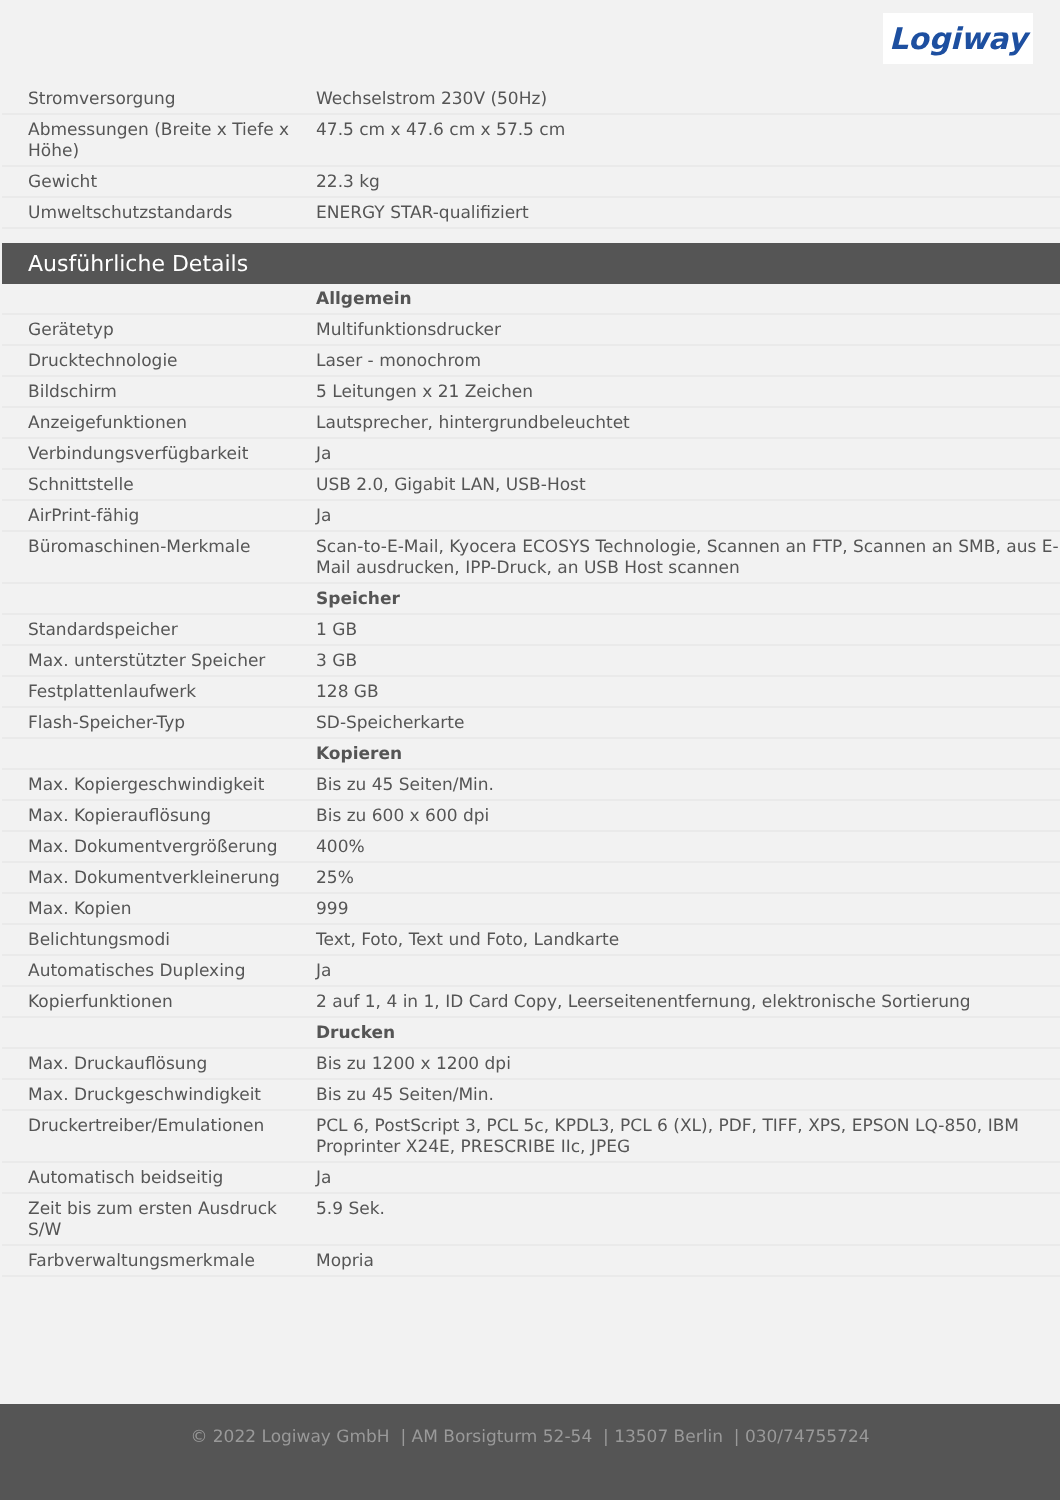Logiway
| Stromversorgung | Wechselstrom 230V (50Hz) |
| Abmessungen (Breite x Tiefe x Höhe) | 47.5 cm x 47.6 cm x 57.5 cm |
| Gewicht | 22.3 kg |
| Umweltschutzstandards | ENERGY STAR-qualifiziert |
Ausführliche Details
| | Allgemein |
| Gerätetyp | Multifunktionsdrucker |
| Drucktechnologie | Laser - monochrom |
| Bildschirm | 5 Leitungen x 21 Zeichen |
| Anzeigefunktionen | Lautsprecher, hintergrundbeleuchtet |
| Verbindungsverfügbarkeit | Ja |
| Schnittstelle | USB 2.0, Gigabit LAN, USB-Host |
| AirPrint-fähig | Ja |
| Büromaschinen-Merkmale | Scan-to-E-Mail, Kyocera ECOSYS Technologie, Scannen an FTP, Scannen an SMB, aus E-Mail ausdrucken, IPP-Druck, an USB Host scannen |
| | Speicher |
| Standardspeicher | 1 GB |
| Max. unterstützter Speicher | 3 GB |
| Festplattenlaufwerk | 128 GB |
| Flash-Speicher-Typ | SD-Speicherkarte |
| | Kopieren |
| Max. Kopiergeschwindigkeit | Bis zu 45 Seiten/Min. |
| Max. Kopierauflösung | Bis zu 600 x 600 dpi |
| Max. Dokumentvergrößerung | 400% |
| Max. Dokumentverkleinerung | 25% |
| Max. Kopien | 999 |
| Belichtungsmodi | Text, Foto, Text und Foto, Landkarte |
| Automatisches Duplexing | Ja |
| Kopierfunktionen | 2 auf 1, 4 in 1, ID Card Copy, Leerseitenentfernung, elektronische Sortierung |
| | Drucken |
| Max. Druckauflösung | Bis zu 1200 x 1200 dpi |
| Max. Druckgeschwindigkeit | Bis zu 45 Seiten/Min. |
| Druckertreiber/Emulationen | PCL 6, PostScript 3, PCL 5c, KPDL3, PCL 6 (XL), PDF, TIFF, XPS, EPSON LQ-850, IBM Proprinter X24E, PRESCRIBE IIc, JPEG |
| Automatisch beidseitig | Ja |
| Zeit bis zum ersten Ausdruck S/W | 5.9 Sek. |
| Farbverwaltungsmerkmale | Mopria |
© 2022 Logiway GmbH | AM Borsigturm 52-54 | 13507 Berlin | 030/74755724